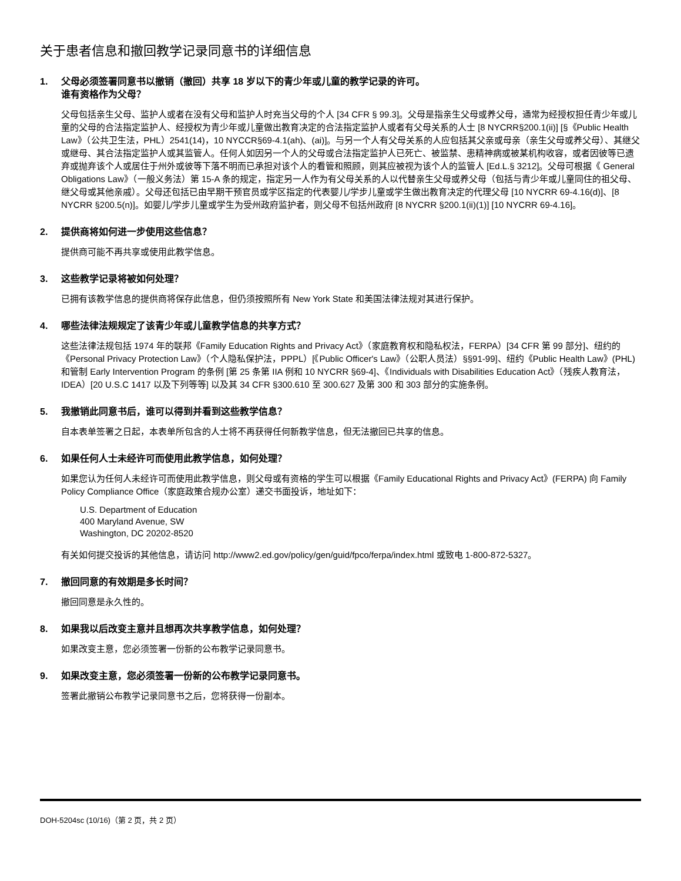关于患者信息和撤回教学记录同意书的详细信息
1. 父母必须签署同意书以撤销（撤回）共享 18 岁以下的青少年或儿童的教学记录的许可。
谁有资格作为父母？
父母包括亲生父母、监护人或者在没有父母和监护人时充当父母的个人 [34 CFR § 99.3]。父母是指亲生父母或养父母，通常为经授权担任青少年或儿童的父母的合法指定监护人、经授权为青少年或儿童做出教育决定的合法指定监护人或者有父母关系的人士 [8 NYCRR§200.1(ii)] [§《Public Health Law》（公共卫生法，PHL）2541(14)，10 NYCCR§69-4.1(ah)、(ai)]。与另一个人有父母关系的人应包括其父亲或母亲（亲生父母或养父母）、其继父或继母、其合法指定监护人或其监管人。任何人如因另一个人的父母或合法指定监护人已死亡、被监禁、患精神病或被某机构收容，或者因彼等已遗弃或抛弃该个人或居住于州外或彼等下落不明而已承担对该个人的看管和照顾，则其应被视为该个人的监管人 [Ed.L.§ 3212]。父母可根据《 General Obligations Law》（一般义务法）第 15-A 条的规定，指定另一人作为有父母关系的人以代替亲生父母或养父母（包括与青少年或儿童同住的祖父母、继父母或其他亲戚）。父母还包括已由早期干预官员或学区指定的代表婴儿/学步儿童或学生做出教育决定的代理父母 [10 NYCRR 69-4.16(d)]、[8 NYCRR §200.5(n)]。如婴儿/学步儿童或学生为受州政府监护者，则父母不包括州政府 [8 NYCRR §200.1(ii)(1)] [10 NYCRR 69-4.16]。
2. 提供商将如何进一步使用这些信息？
提供商可能不再共享或使用此教学信息。
3. 这些教学记录将被如何处理？
已拥有该教学信息的提供商将保存此信息，但仍须按照所有 New York State 和美国法律法规对其进行保护。
4. 哪些法律法规规定了该青少年或儿童教学信息的共享方式？
这些法律法规包括 1974 年的联邦《Family Education Rights and Privacy Act》（家庭教育权和隐私权法，FERPA）[34 CFR 第 99 部分]、纽约的《Personal Privacy Protection Law》（个人隐私保护法，PPPL）[《Public Officer's Law》（公职人员法）§§91-99]、纽约《Public Health Law》(PHL) 和管制 Early Intervention Program 的条例 [第 25 条第 IIA 例和 10 NYCRR §69-4]、《Individuals with Disabilities Education Act》（残疾人教育法，IDEA）[20 U.S.C 1417 以及下列等等] 以及其 34 CFR §300.610 至 300.627 及第 300 和 303 部分的实施条例。
5. 我撤销此同意书后，谁可以得到并看到这些教学信息？
自本表单签署之日起，本表单所包含的人士将不再获得任何新教学信息，但无法撤回已共享的信息。
6. 如果任何人士未经许可而使用此教学信息，如何处理？
如果您认为任何人未经许可而使用此教学信息，则父母或有资格的学生可以根据《Family Educational Rights and Privacy Act》(FERPA) 向 Family Policy Compliance Office（家庭政策合规办公室）递交书面投诉，地址如下：
U.S. Department of Education
400 Maryland Avenue, SW
Washington, DC 20202-8520
有关如何提交投诉的其他信息，请访问 http://www2.ed.gov/policy/gen/guid/fpco/ferpa/index.html 或致电 1-800-872-5327。
7. 撤回同意的有效期是多长时间？
撤回同意是永久性的。
8. 如果我以后改变主意并且想再次共享教学信息，如何处理？
如果改变主意，您必须签署一份新的公布教学记录同意书。
9. 如果改变主意，您必须签署一份新的公布教学记录同意书。
签署此撤销公布教学记录同意书之后，您将获得一份副本。
DOH-5204sc (10/16)（第 2 页，共 2 页）